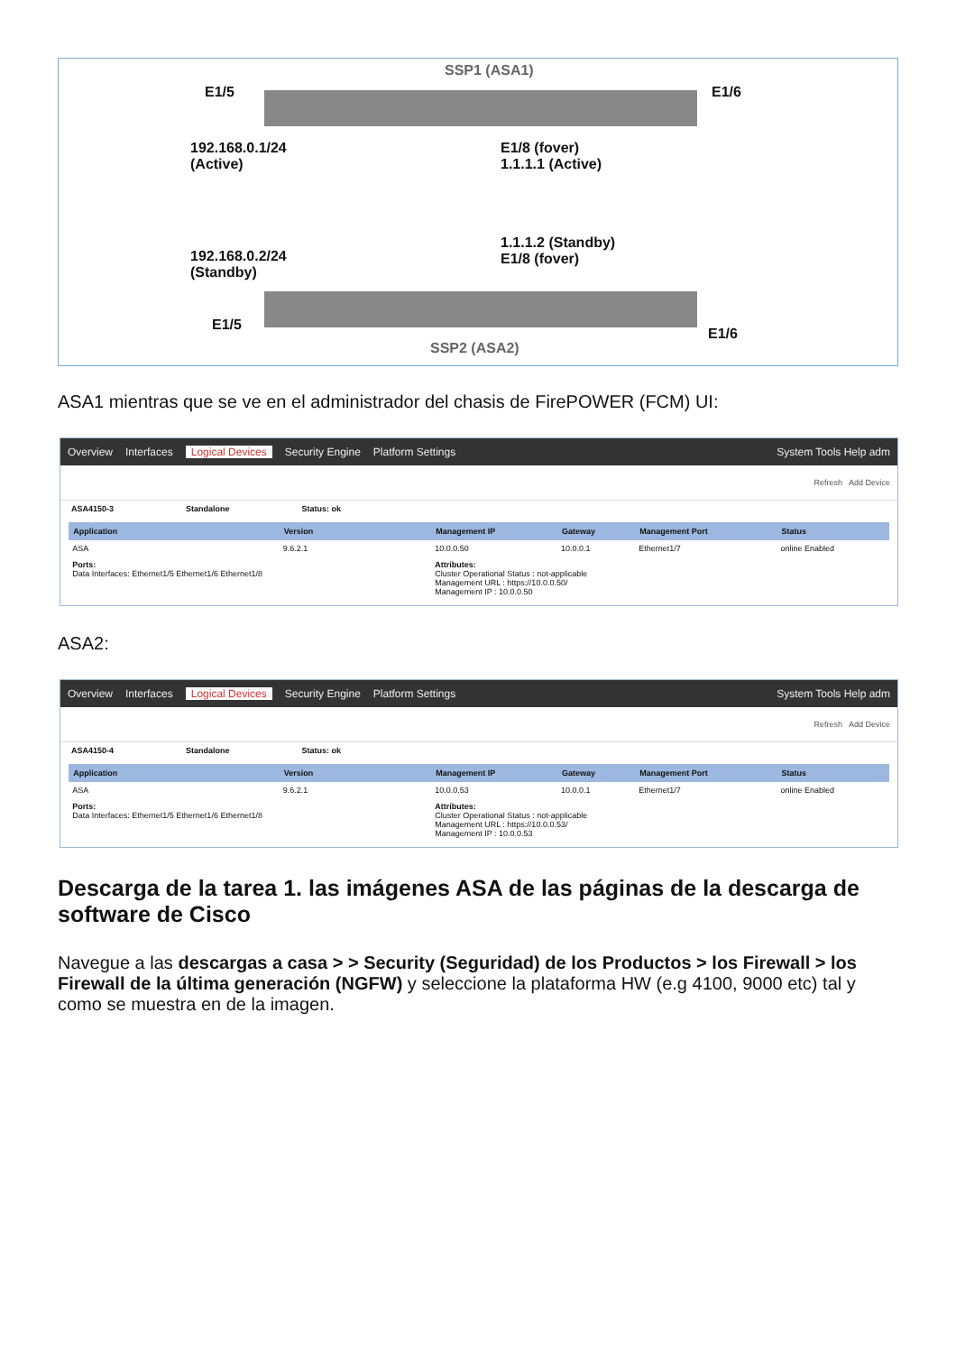SSP1 (ASA1)
E1/5 E1/6
192.168.0.1/24
(Active)
E1/8 (fover)
1.1.1.1 (Active)
192.168.0.2/24
(Standby)
1.1.1.2 (Standby)
E1/8 (fover)
E1/5
E1/6
SSP2 (ASA2)
ASA1 mientras que se ve en el administrador del chasis de FirePOWER (FCM) UI:
Overview Interfaces Logical Devices Security Engine Platform Settings System Tools Help adm
Refresh Add Device
ASA4150-3 Standalone Status: ok
| Application | Version | Management IP | Gateway | Management Port | Status |
| --- | --- | --- | --- | --- | --- |
| ASA | 9.6.2.1 | 10.0.0.50 | 10.0.0.1 | Ethernet1/7 | online Enabled |
| Ports: Data Interfaces: Ethernet1/5 Ethernet1/6 Ethernet1/8 | | Attributes: Cluster Operational Status : not-applicable Management URL : https://10.0.0.50/ Management IP : 10.0.0.50 | | | |
ASA2:
Overview Interfaces Logical Devices Security Engine Platform Settings System Tools Help adm
Refresh Add Device
ASA4150-4 Standalone Status: ok
| Application | Version | Management IP | Gateway | Management Port | Status |
| --- | --- | --- | --- | --- | --- |
| ASA | 9.6.2.1 | 10.0.0.53 | 10.0.0.1 | Ethernet1/7 | online Enabled |
| Ports: Data Interfaces: Ethernet1/5 Ethernet1/6 Ethernet1/8 | | Attributes: Cluster Operational Status : not-applicable Management URL : https://10.0.0.53/ Management IP : 10.0.0.53 | | | |
Descarga de la tarea 1. las imágenes ASA de las páginas de la descarga de software de Cisco
Navegue a las descargas a casa > > Security (Seguridad) de los Productos > los Firewall > los Firewall de la última generación (NGFW) y seleccione la plataforma HW (e.g 4100, 9000 etc) tal y como se muestra en de la imagen.